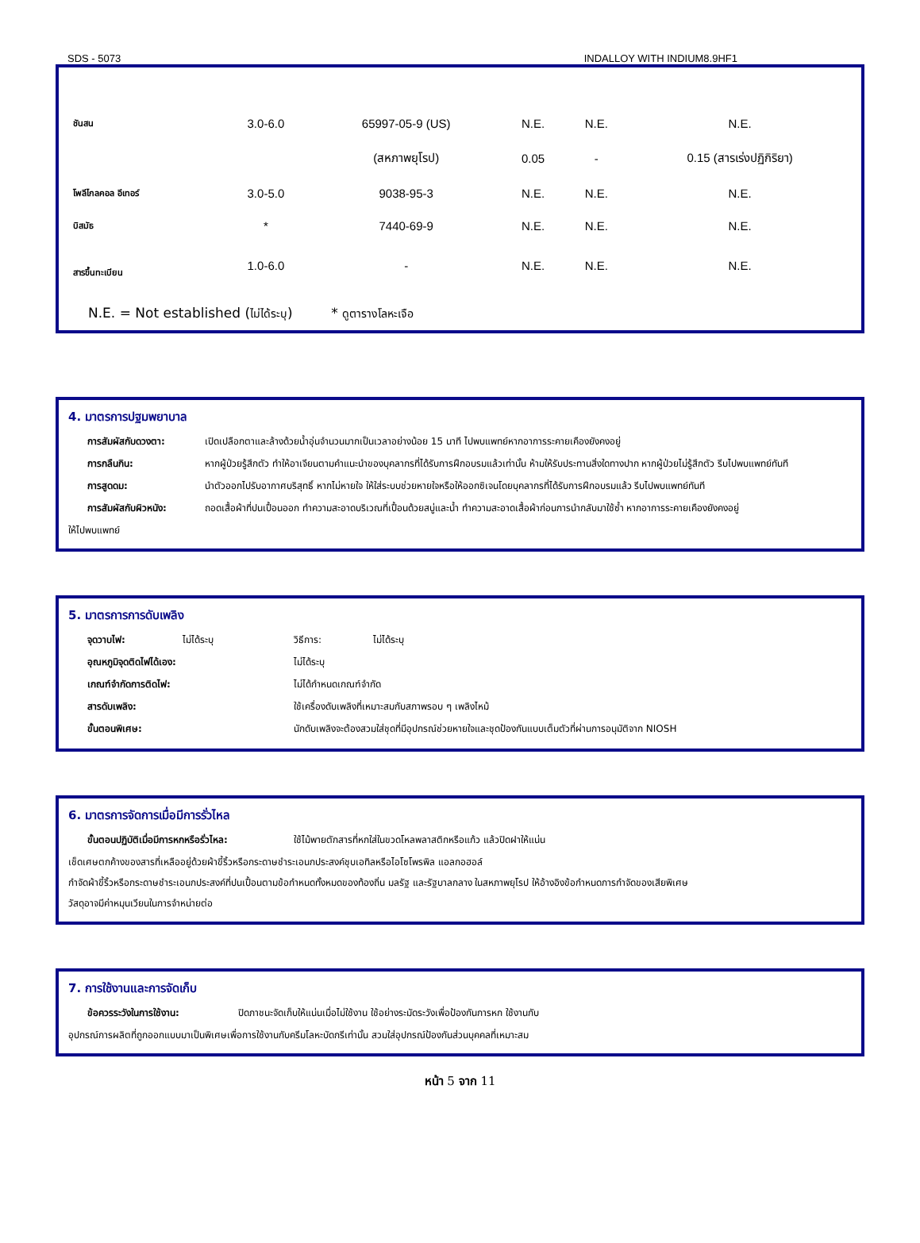SDS - 5073 INDALLOY WITH INDIUM8.9HF1
| ชันสน | 3.0-6.0 | 65997-05-9 (US) | N.E. | N.E. | N.E. |
| | | (สหภาพยุโรป) | 0.05 | - | 0.15 (สารเร่งปฏิกิริยา) |
| โพลีไกลคอล อีเทอร์ | 3.0-5.0 | 9038-95-3 | N.E. | N.E. | N.E. |
| บิสมัธ | * | 7440-69-9 | N.E. | N.E. | N.E. |
| สารขึ้นทะเบียน | 1.0-6.0 | - | N.E. | N.E. | N.E. |
N.E. = Not established (ไม่ได้ระบุ) * ดูตารางโลหะเจือ
4. มาตรการปฐมพยาบาล
การสัมผัสกับดวงตา: เปิดเปลือกตาและล้างด้วยน้ำอุ่นจำนวนมากเป็นเวลาอย่างน้อย 15 นาที ไปพบแพทย์หากอาการระคายเคืองยังคงอยู่
การกลืนกิน: หากผู้ป่วยรู้สึกตัว ทำให้อาเจียนตามคำแนะนำของบุคลากรที่ได้รับการฝึกอบรมแล้วเท่านั้น ห้ามให้รับประทานสิ่งใดทางปาก หากผู้ป่วยไม่รู้สึกตัว รีบไปพบแพทย์ทันที
การสูดดม: นำตัวออกไปรับอากาศบริสุทธิ์ หากไม่หายใจ ให้ใส่ระบบช่วยหายใจหรือให้ออกซิเจนโดยบุคลากรที่ได้รับการฝึกอบรมแล้ว รีบไปพบแพทย์ทันที
การสัมผัสกับผิวหนัง: ถอดเสื้อผ้าที่ปนเปื้อนออก ทำความสะอาดบริเวณที่เปื้อนด้วยสบู่และน้ำ ทำความสะอาดเสื้อผ้าก่อนการนำกลับมาใช้ซ้ำ หากอาการระคายเคืองยังคงอยู่
ให้ไปพบแพทย์
5. มาตรการการดับเพลิง
จุดวาบไฟ: ไม่ได้ระบุ วิธีการ: ไม่ได้ระบุ
อุณหภูมิจุดติดไฟได้เอง: ไม่ได้ระบุ
เกณฑ์จำกัดการติดไฟ: ไม่ได้กำหนดเกณฑ์จำกัด
สารดับเพลิง: ใช้เครื่องดับเพลิงที่เหมาะสมกับสภาพรอบ ๆ เพลิงไหม้
ขั้นตอนพิเศษ: นักดับเพลิงจะต้องสวมใส่ชุดที่มีอุปกรณ์ช่วยหายใจและชุดป้องกันแบบเต็มตัวที่ผ่านการอนุมัติจาก NIOSH
6. มาตรการจัดการเมื่อมีการรั่วไหล
ขั้นตอนปฏิบัติเมื่อมีการหกหรือรั่วไหล: ใช้ไม้พายตักสารที่หกใส่ในขวดโหลพลาสติกหรือแก้ว แล้วปิดฝาให้แน่น
เช็ดเศษตกค้างของสารที่เหลืออยู่ด้วยผ้าขี้ริ้วหรือกระดาษชำระเอนกประสงค์ชุบเอทิลหรือไอโซโพรพิล แอลกอฮอล์
กำจัดผ้าขี้ริ้วหรือกระดาษชำระเอนกประสงค์ที่ปนเปื้อนตามข้อกำหนดทั้งหมดของท้องถิ่น มลรัฐ และรัฐบาลกลาง ในสหภาพยุโรป ให้อ้างอิงข้อกำหนดการกำจัดของเสียพิเศษ
วัสดุอาจมีค่าหมุนเวียนในการจำหน่ายต่อ
7. การใช้งานและการจัดเก็บ
ข้อควรระวังในการใช้งาน: ปิดภาชนะจัดเก็บให้แน่นเมื่อไม่ใช้งาน ใช้อย่างระมัดระวังเพื่อป้องกันการหก ใช้งานกับ
อุปกรณ์การผลิตที่ถูกออกแบบมาเป็นพิเศษเพื่อการใช้งานกับครีมโลหะบัดกรีเท่านั้น สวมใส่อุปกรณ์ป้องกันส่วนบุคคลที่เหมาะสม
หน้า 5 จาก 11